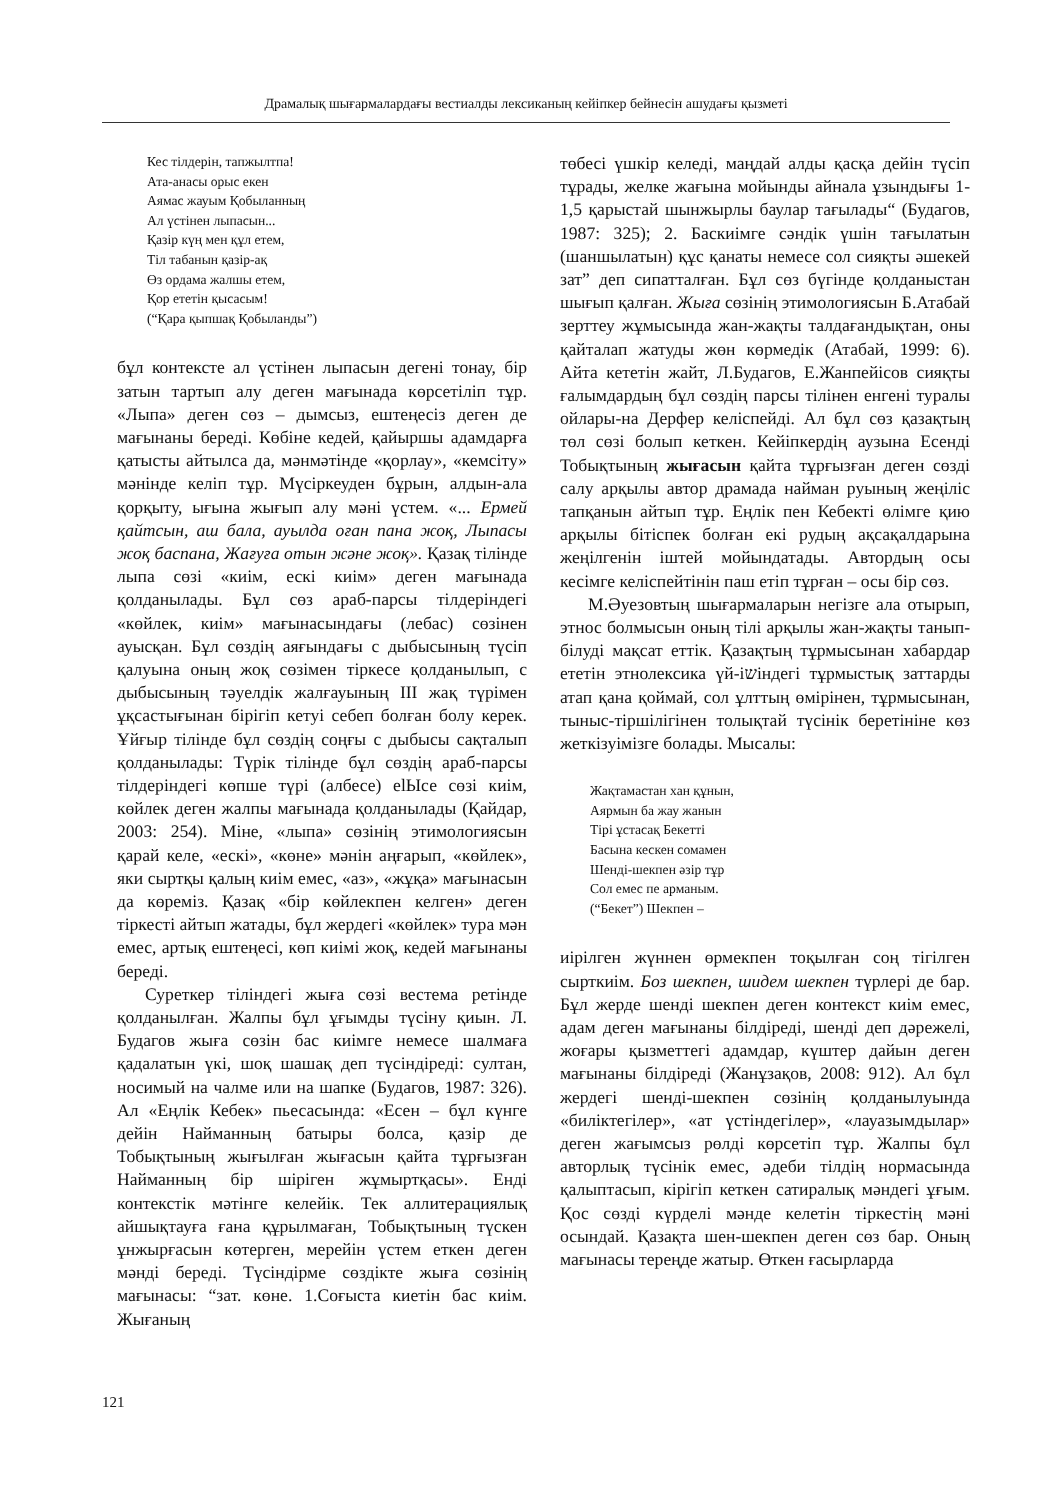Драмалық шығармалардағы вестиалды лексиканың кейіпкер бейнесін ашудағы қызметі
Кес тілдерін, тапжылтпа!
Ата-анасы орыс екен
Аямас жауым Қобыланның
Ал үстінен лыпасын...
Қазір күң мен құл етем,
Тіл табанын қазір-ақ
Өз ордама жалшы етем,
Қор ететін қысасым!
(“Қара қыпшақ Қобыланды”)
бұл контексте ал үстінен лыпасын дегені тонау, бір затын тартып алу деген мағынада көрсетіліп тұр. «Лыпа» деген сөз – дымсыз, ештеңесіз деген де мағынаны береді. Көбіне кедей, қайыршы адамдарға қатысты айтылса да, мәнмәтінде «қорлау», «кемсіту» мәнінде келіп тұр. Мүсіркеуден бұрын, алдын-ала қорқыту, ығына жығып алу мәні үстем. «... Ермей қайтсын, аш бала, ауылда оған пана жоқ, Лыпасы жоқ баспана, Жағуға отын және жоқ». Қазақ тілінде лыпа сөзі «киім, ескі киім» деген мағынада қолданылады. Бұл сөз араб-парсы тілдеріндегі «көйлек, киім» мағынасындағы (лебас) сөзінен ауысқан. Бұл сөздің аяғындағы с дыбысының түсіп қалуына оның жоқ сөзімен тіркесе қолданылып, с дыбысының тәуелдік жалғауының ІІІ жақ түрімен ұқсастығынан бірігіп кетуі себеп болған болу керек. Ұйғыр тілінде бұл сөздің соңғы с дыбысы сақталып қолданылады: Түрік тілінде бұл сөздің араб-парсы тілдеріндегі көпше түрі (албесе) elЫсе сөзі киім, көйлек деген жалпы мағынада қолданылады (Қайдар, 2003: 254). Міне, «лыпа» сөзінің этимологиясын қарай келе, «ескі», «көне» мәнін аңғарып, «көйлек», яки сыртқы қалың киім емес, «аз», «жұқа» мағынасын да көреміз. Қазақ «бір көйлекпен келген» деген тіркесті айтып жатады, бұл жердегі «көйлек» тура мән емес, артық ештеңесі, көп киімі жоқ, кедей мағынаны береді.
Суреткер тіліндегі жыға сөзі вестема ретінде қолданылған. Жалпы бұл ұғымды түсіну қиын. Л. Будагов жыға сөзін бас киімге немесе шалмаға қадалатын үкі, шоқ шашақ деп түсіндіреді: султан, носимый на чалме или на шапке (Будагов, 1987: 326). Ал «Еңлік Кебек» пьесасында: «Есен – бұл күнге дейін Найманның батыры болса, қазір де Тобықтының жығылған жығасын қайта тұрғызған Найманның бір шіріген жұмыртқасы». Енді контекстік мәтінге келейік. Тек аллитерациялық айшықтауға ғана құрылмаған, Тобықтының түскен ұнжырғасын көтерген, мерейін үстем еткен деген мәнді береді. Түсіндірме сөздікте жыға сөзінің мағынасы: “зат. көне. 1.Соғыста киетін бас киім. Жығаның
төбесі үшкір келеді, маңдай алды қасқа дейін түсіп тұрады, желке жағына мойынды айнала ұзындығы 1-1,5 қарыстай шынжырлы баулар тағылады“ (Будагов, 1987: 325); 2. Баскиімге сәндік үшін тағылатын (шаншылатын) құс қанаты немесе сол сияқты әшекей зат” деп сипатталған. Бұл сөз бүгінде қолданыстан шығып қалған. Жыға сөзінің этимологиясын Б.Атабай зерттеу жұмысында жан-жақты талдағандықтан, оны қайталап жатуды жөн көрмедік (Атабай, 1999: 6). Айта кететін жайт, Л.Будагов, Е.Жанпейісов сияқты ғалымдардың бұл сөздің парсы тілінен енгені туралы ойлары-на Дерфер келіспейді. Ал бұл сөз қазақтың төл сөзі болып кеткен. Кейіпкердің аузына Есенді Тобықтының жығасын қайта тұрғызған деген сөзді салу арқылы автор драмада найман руының жеңіліс тапқанын айтып тұр. Еңлік пен Кебекті өлімге қию арқылы бітіспек болған екі рудың ақсақалдарына жеңілгенін іштей мойындатады. Автордың осы кесімге келіспейтінін паш етіп тұрған – осы бір сөз.
М.Әуезовтың шығармаларын негізге ала отырып, этнос болмысын оның тілі арқылы жан-жақты танып-білуді мақсат еттік. Қазақтың тұрмысынан хабардар ететін этнолексика үй-іשіндегі тұрмыстық заттарды атап қана қоймай, сол ұлттың өмірінен, тұрмысынан, тыныс-тіршілігінен толықтай түсінік беретініне көз жеткізуімізге болады. Мысалы:
Жақтамастан хан құнын,
Аярмын ба жау жанын
Тірі ұстасақ Бекетті
Басына кескен сомамен
Шенді-шекпен әзір тұр
Сол емес пе арманым.
(“Бекет”) Шекпен –
иірілген жүннен өрмекпен тоқылған соң тігілген сырткиім. Боз шекпен, шидем шекпен түрлері де бар. Бұл жерде шенді шекпен деген контекст киім емес, адам деген мағынаны білдіреді, шенді деп дәрежелі, жоғары қызметтегі адамдар, күштер дайын деген мағынаны білдіреді (Жанұзақов, 2008: 912). Ал бұл жердегі шенді-шекпен сөзінің қолданылуында «биліктегілер», «ат үстіндегілер», «лауазымдылар» деген жағымсыз рөлді көрсетіп тұр. Жалпы бұл авторлық түсінік емес, әдеби тілдің нормасында қалыптасып, кірігіп кеткен сатиралық мәндегі ұғым. Қос сөзді күрделі мәнде келетін тіркестің мәні осындай. Қазақта шен-шекпен деген сөз бар. Оның мағынасы тереңде жатыр. Өткен ғасырларда
121